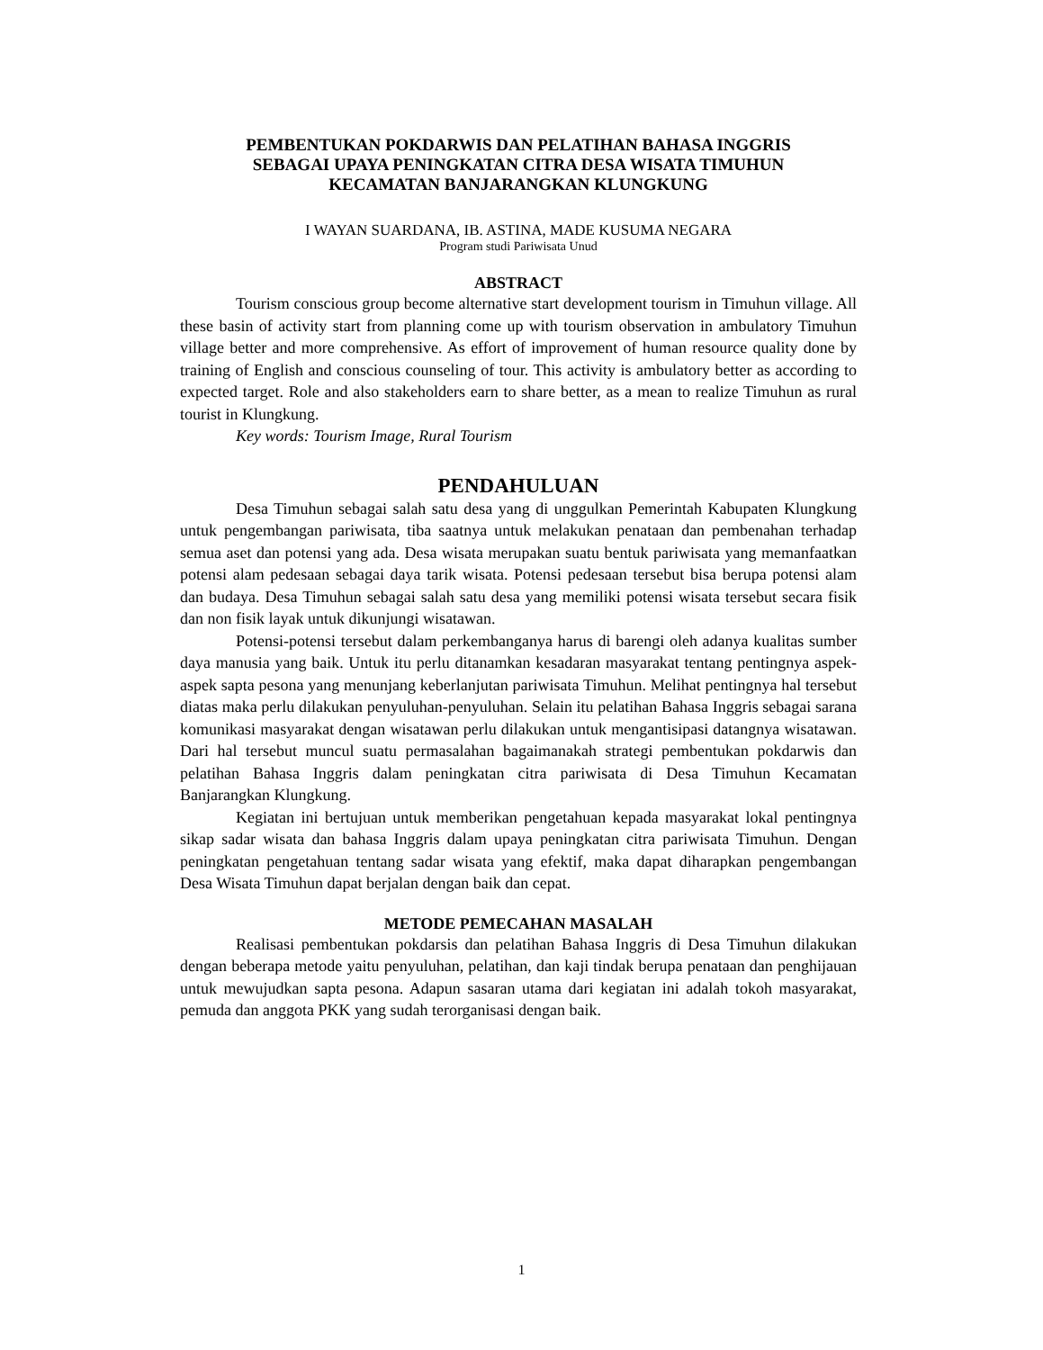PEMBENTUKAN POKDARWIS DAN PELATIHAN BAHASA INGGRIS
SEBAGAI UPAYA PENINGKATAN CITRA DESA WISATA TIMUHUN
KECAMATAN BANJARANGKAN KLUNGKUNG
I WAYAN SUARDANA, IB. ASTINA, MADE KUSUMA NEGARA
Program studi Pariwisata Unud
ABSTRACT
Tourism conscious group become alternative start development tourism in Timuhun village. All these basin of activity start from planning come up with tourism observation in ambulatory Timuhun village better and more comprehensive. As effort of improvement of human resource quality done by training of English and conscious counseling of tour. This activity is ambulatory better as according to expected target. Role and also stakeholders earn to share better, as a mean to realize Timuhun as rural tourist in Klungkung.
Key words: Tourism Image, Rural Tourism
PENDAHULUAN
Desa Timuhun sebagai salah satu desa yang di unggulkan Pemerintah Kabupaten Klungkung untuk pengembangan pariwisata, tiba saatnya untuk melakukan penataan dan pembenahan terhadap semua aset dan potensi yang ada. Desa wisata merupakan suatu bentuk pariwisata yang memanfaatkan potensi alam pedesaan sebagai daya tarik wisata. Potensi pedesaan tersebut bisa berupa potensi alam dan budaya. Desa Timuhun sebagai salah satu desa yang memiliki potensi wisata tersebut secara fisik dan non fisik layak untuk dikunjungi wisatawan.
Potensi-potensi tersebut dalam perkembanganya harus di barengi oleh adanya kualitas sumber daya manusia yang baik. Untuk itu perlu ditanamkan kesadaran masyarakat tentang pentingnya aspek-aspek sapta pesona yang menunjang keberlanjutan pariwisata Timuhun. Melihat pentingnya hal tersebut diatas maka perlu dilakukan penyuluhan-penyuluhan. Selain itu pelatihan Bahasa Inggris sebagai sarana komunikasi masyarakat dengan wisatawan perlu dilakukan untuk mengantisipasi datangnya wisatawan. Dari hal tersebut muncul suatu permasalahan bagaimanakah strategi pembentukan pokdarwis dan pelatihan Bahasa Inggris dalam peningkatan citra pariwisata di Desa Timuhun Kecamatan Banjarangkan Klungkung.
Kegiatan ini bertujuan untuk memberikan pengetahuan kepada masyarakat lokal pentingnya sikap sadar wisata dan bahasa Inggris dalam upaya peningkatan citra pariwisata Timuhun. Dengan peningkatan pengetahuan tentang sadar wisata yang efektif, maka dapat diharapkan pengembangan Desa Wisata Timuhun dapat berjalan dengan baik dan cepat.
METODE PEMECAHAN MASALAH
Realisasi pembentukan pokdarsis dan pelatihan Bahasa Inggris di Desa Timuhun dilakukan dengan beberapa metode yaitu penyuluhan, pelatihan, dan kaji tindak berupa penataan dan penghijauan untuk mewujudkan sapta pesona. Adapun sasaran utama dari kegiatan ini adalah tokoh masyarakat, pemuda dan anggota PKK yang sudah terorganisasi dengan baik.
1